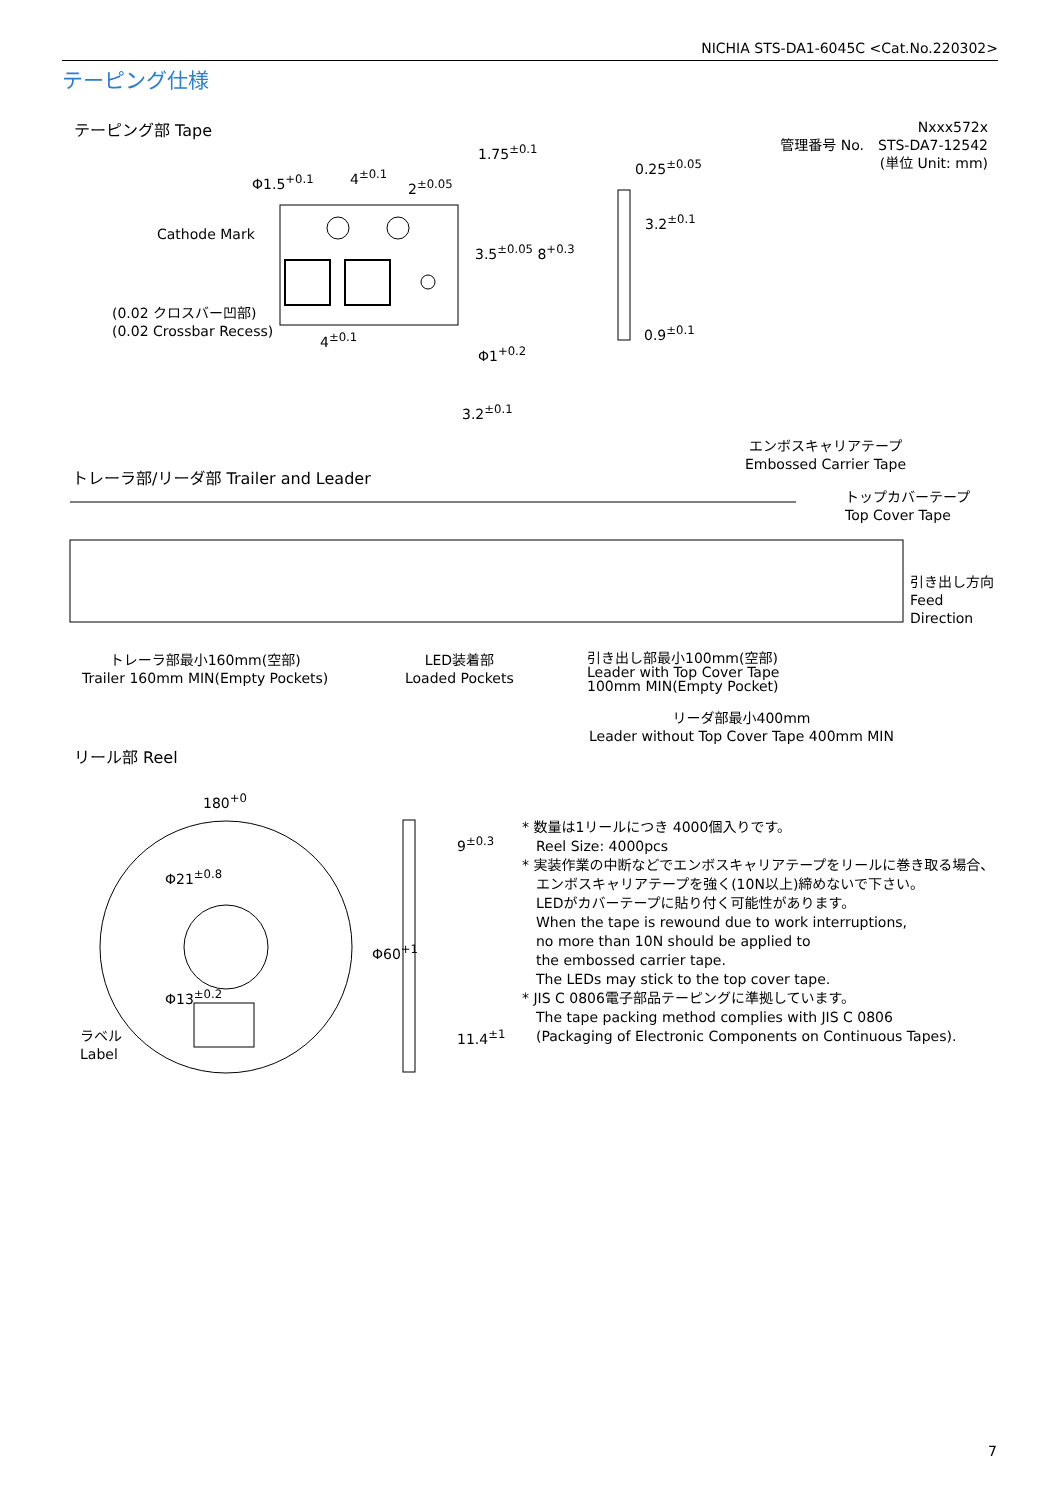NICHIA STS-DA1-6045C <Cat.No.220302>
テーピング仕様
テーピング部 Tape
Nxxx572x
管理番号 No.　STS-DA7-12542
(単位 Unit: mm)
Φ1.5<sup>+0.1</sup> 4<sup>±0.1</sup>
2<sup>±0.05</sup>
1.75<sup>±0.1</sup>
Cathode Mark
3.5<sup>±0.05</sup> 8<sup>+0.3</sup>
(0.02 クロスバー凹部)
(0.02 Crossbar Recess)
4<sup>±0.1</sup>
Φ1<sup>+0.2</sup>
0.25<sup>±0.05</sup>
3.2<sup>±0.1</sup>
0.9<sup>±0.1</sup>
3.2<sup>±0.1</sup>
エンボスキャリアテープ
Embossed Carrier Tape
トレーラ部/リーダ部 Trailer and Leader
トップカバーテープ
Top Cover Tape
引き出し方向
Feed
Direction
トレーラ部最小160mm(空部)
Trailer 160mm MIN(Empty Pockets)
LED装着部
Loaded Pockets
引き出し部最小100mm(空部)
Leader with Top Cover Tape
100mm MIN(Empty Pocket)
リーダ部最小400mm
Leader without Top Cover Tape 400mm MIN
リール部 Reel
180<sup>+0</sup>
Φ21<sup>±0.8</sup>
Φ13<sup>±0.2</sup>
9<sup>±0.3</sup>
Φ60<sup>+1</sup>
11.4<sup>±1</sup>
ラベル
Label
* 数量は1リールにつき 4000個入りです。
　Reel Size: 4000pcs
* 実装作業の中断などでエンボスキャリアテープをリールに巻き取る場合、
　エンボスキャリアテープを強く(10N以上)締めないで下さい。
　LEDがカバーテープに貼り付く可能性があります。
　When the tape is rewound due to work interruptions,
　no more than 10N should be applied to
　the embossed carrier tape.
　The LEDs may stick to the top cover tape.
* JIS C 0806電子部品テーピングに準拠しています。
　The tape packing method complies with JIS C 0806
　(Packaging of Electronic Components on Continuous Tapes).
7